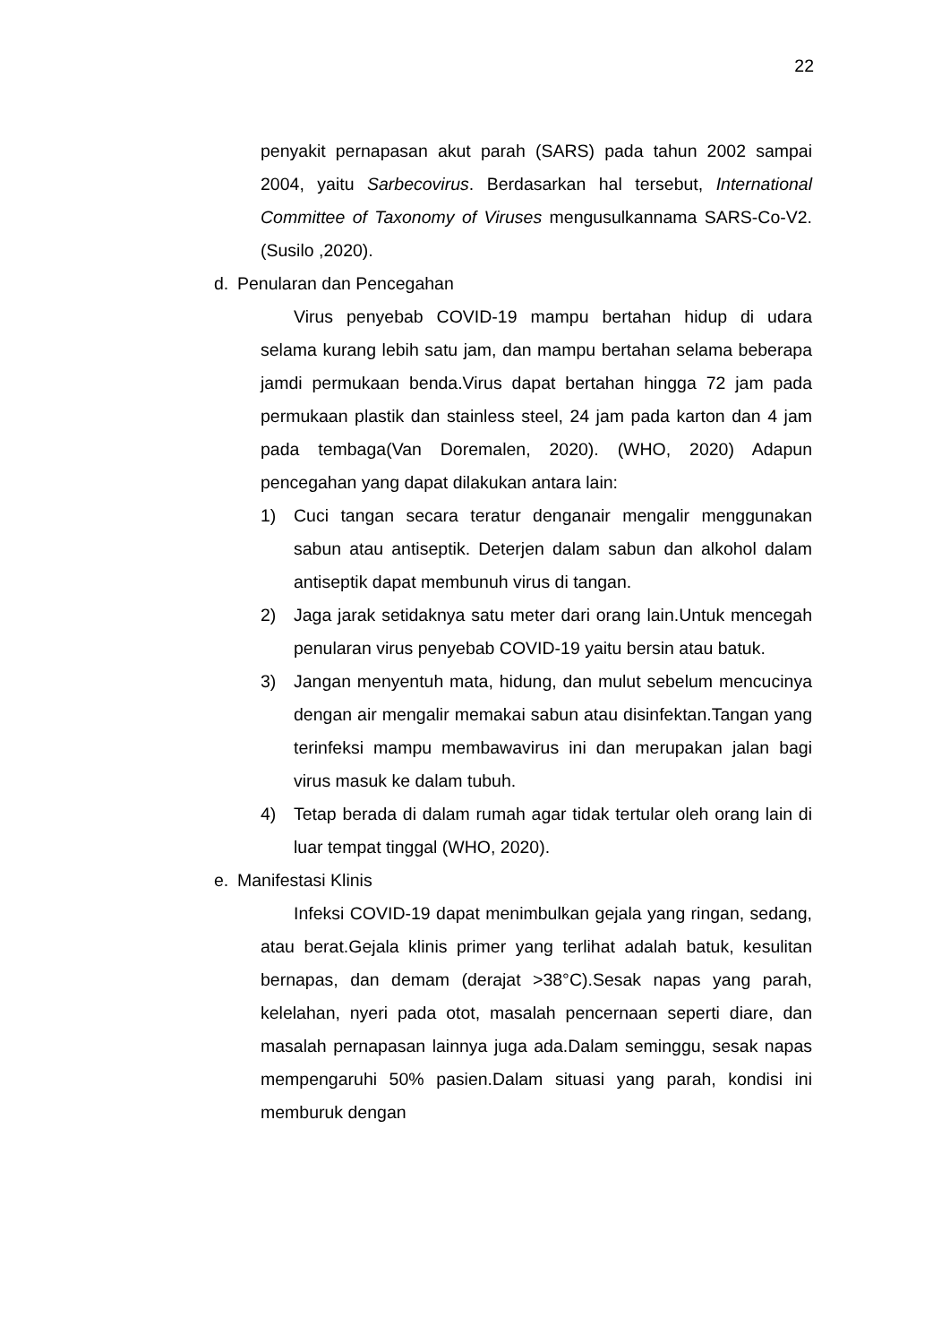22
penyakit pernapasan akut parah (SARS) pada tahun 2002 sampai 2004, yaitu Sarbecovirus. Berdasarkan hal tersebut, International Committee of Taxonomy of Viruses mengusulkannama SARS-Co-V2.(Susilo ,2020).
d. Penularan dan Pencegahan
Virus penyebab COVID-19 mampu bertahan hidup di udara selama kurang lebih satu jam, dan mampu bertahan selama beberapa jamdi permukaan benda.Virus dapat bertahan hingga 72 jam pada permukaan plastik dan stainless steel, 24 jam pada karton dan 4 jam pada tembaga(Van Doremalen, 2020). (WHO, 2020) Adapun pencegahan yang dapat dilakukan antara lain:
1) Cuci tangan secara teratur denganair mengalir menggunakan sabun atau antiseptik. Deterjen dalam sabun dan alkohol dalam antiseptik dapat membunuh virus di tangan.
2) Jaga jarak setidaknya satu meter dari orang lain.Untuk mencegah penularan virus penyebab COVID-19 yaitu bersin atau batuk.
3) Jangan menyentuh mata, hidung, dan mulut sebelum mencucinya dengan air mengalir memakai sabun atau disinfektan.Tangan yang terinfeksi mampu membawavirus ini dan merupakan jalan bagi virus masuk ke dalam tubuh.
4) Tetap berada di dalam rumah agar tidak tertular oleh orang lain di luar tempat tinggal (WHO, 2020).
e. Manifestasi Klinis
Infeksi COVID-19 dapat menimbulkan gejala yang ringan, sedang, atau berat.Gejala klinis primer yang terlihat adalah batuk, kesulitan bernapas, dan demam (derajat >38°C).Sesak napas yang parah, kelelahan, nyeri pada otot, masalah pencernaan seperti diare, dan masalah pernapasan lainnya juga ada.Dalam seminggu, sesak napas mempengaruhi 50% pasien.Dalam situasi yang parah, kondisi ini memburuk dengan